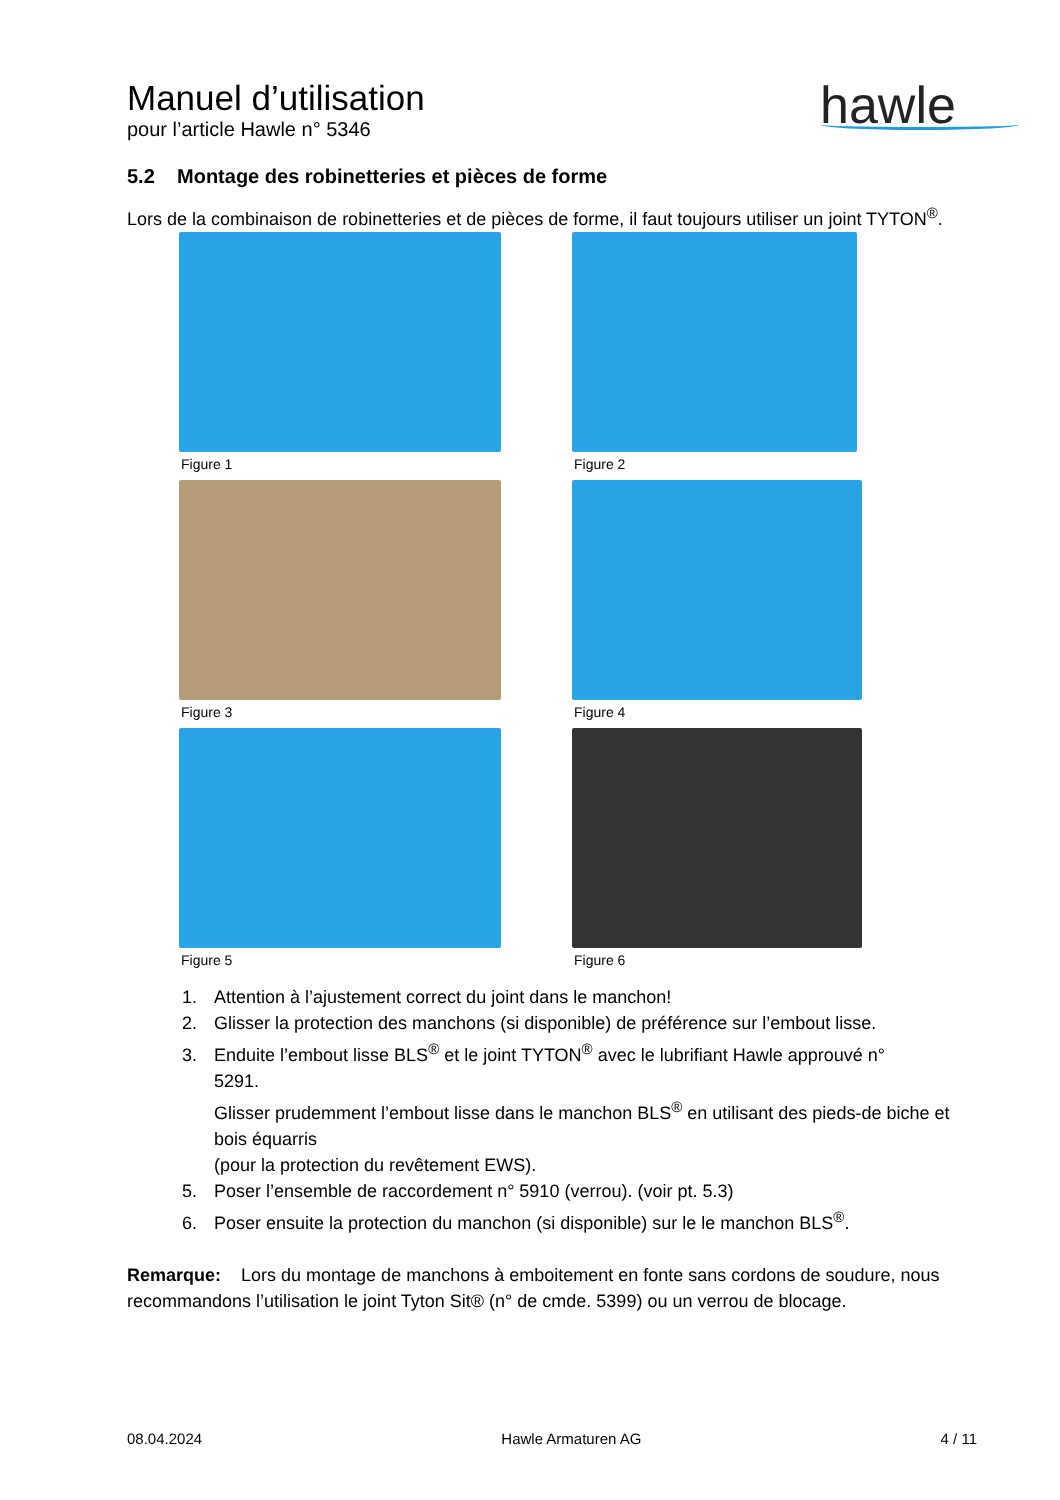Manuel d’utilisation
pour l’article Hawle n° 5346
hawle
5.2 Montage des robinetteries et pièces de forme
Lors de la combinaison de robinetteries et de pièces de forme, il faut toujours utiliser un joint TYTON<sup>®</sup>.
Figure 1
Figure 2
Figure 3
Figure 4
Figure 5
Figure 6
1. Attention à l’ajustement correct du joint dans le manchon!
2. Glisser la protection des manchons (si disponible) de préférence sur l’embout lisse.
3. Enduite l’embout lisse BLS<sup>®</sup> et le joint TYTON<sup>®</sup> avec le lubrifiant Hawle approuvé n°
5291.
Glisser prudemment l’embout lisse dans le manchon BLS<sup>®</sup> en utilisant des pieds-de biche et bois équarris
(pour la protection du revêtement EWS).
5. Poser l’ensemble de raccordement n° 5910 (verrou). (voir pt. 5.3)
6. Poser ensuite la protection du manchon (si disponible) sur le le manchon BLS<sup>®</sup>.
Remarque: Lors du montage de manchons à emboitement en fonte sans cordons de soudure, nous recommandons l’utilisation le joint Tyton Sit® (n° de cmde. 5399) ou un verrou de blocage.
08.04.2024 Hawle Armaturen AG 4 / 11